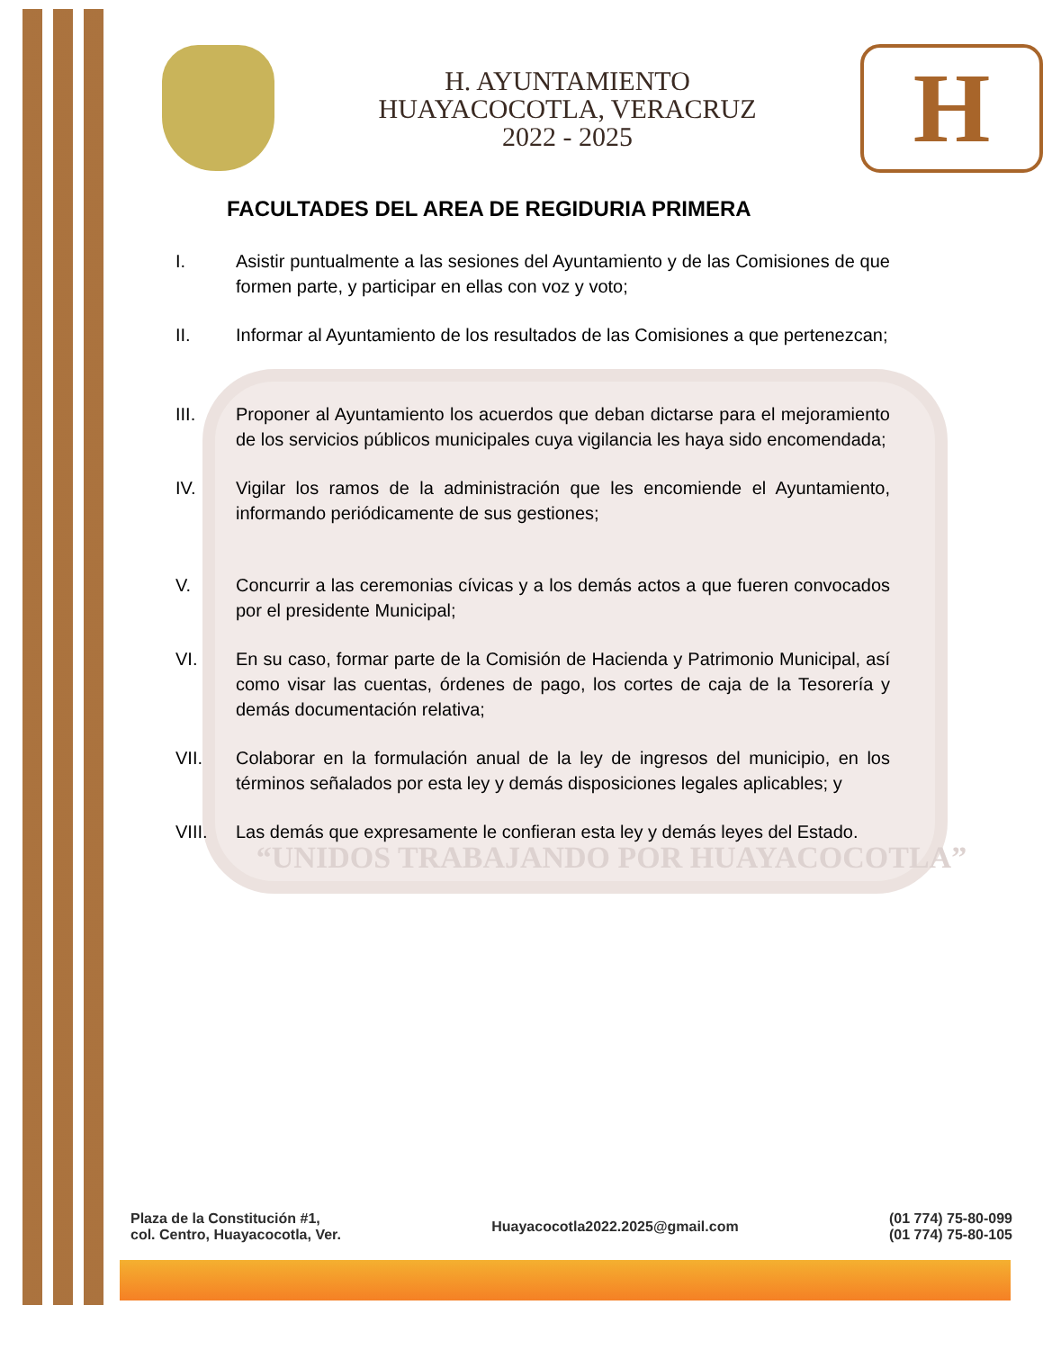H. AYUNTAMIENTO
HUAYACOCOTLA, VERACRUZ
2022 - 2025
H
FACULTADES DEL AREA DE REGIDURIA PRIMERA
I. Asistir puntualmente a las sesiones del Ayuntamiento y de las Comisiones de que formen parte, y participar en ellas con voz y voto;
II. Informar al Ayuntamiento de los resultados de las Comisiones a que pertenezcan;
III. Proponer al Ayuntamiento los acuerdos que deban dictarse para el mejoramiento de los servicios públicos municipales cuya vigilancia les haya sido encomendada;
IV. Vigilar los ramos de la administración que les encomiende el Ayuntamiento, informando periódicamente de sus gestiones;
V. Concurrir a las ceremonias cívicas y a los demás actos a que fueren convocados por el presidente Municipal;
VI. En su caso, formar parte de la Comisión de Hacienda y Patrimonio Municipal, así como visar las cuentas, órdenes de pago, los cortes de caja de la Tesorería y demás documentación relativa;
VII. Colaborar en la formulación anual de la ley de ingresos del municipio, en los términos señalados por esta ley y demás disposiciones legales aplicables; y
VIII. Las demás que expresamente le confieran esta ley y demás leyes del Estado.
“UNIDOS TRABAJANDO POR HUAYACOCOTLA”
Plaza de la Constitución #1,
col. Centro, Huayacocotla, Ver.
Huayacocotla2022.2025@gmail.com
(01 774) 75-80-099
(01 774) 75-80-105